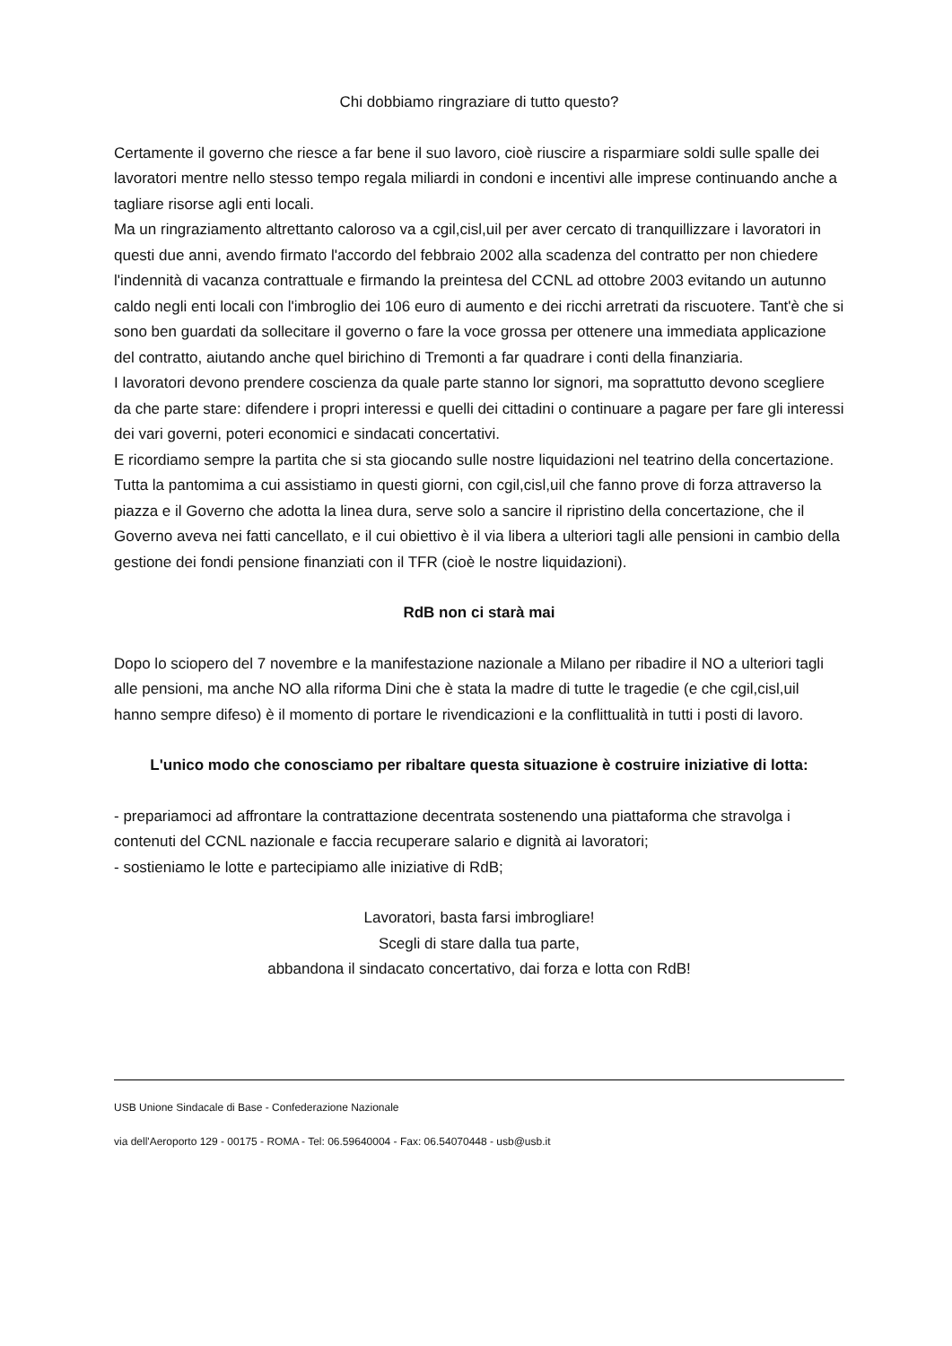Chi dobbiamo ringraziare di tutto questo?
Certamente il governo che riesce a far bene il suo lavoro, cioè riuscire a risparmiare soldi sulle spalle dei lavoratori mentre nello stesso tempo regala miliardi in condoni e incentivi alle imprese continuando anche a tagliare risorse agli enti locali.
Ma un ringraziamento altrettanto caloroso va a cgil,cisl,uil per aver cercato di tranquillizzare i lavoratori in questi due anni, avendo firmato l'accordo del febbraio 2002 alla scadenza del contratto per non chiedere l'indennità di vacanza contrattuale e firmando la preintesa del CCNL ad ottobre 2003 evitando un autunno caldo negli enti locali con l'imbroglio dei 106 euro di aumento e dei ricchi arretrati da riscuotere. Tant'è che si sono ben guardati da sollecitare il governo o fare la voce grossa per ottenere una immediata applicazione del contratto, aiutando anche quel birichino di Tremonti a far quadrare i conti della finanziaria.
I lavoratori devono prendere coscienza da quale parte stanno lor signori, ma soprattutto devono scegliere da che parte stare: difendere i propri interessi e quelli dei cittadini o continuare a pagare per fare gli interessi dei vari governi, poteri economici e sindacati concertativi.
E ricordiamo sempre la partita che si sta giocando sulle nostre liquidazioni nel teatrino della concertazione.
Tutta la pantomima a cui assistiamo in questi giorni, con cgil,cisl,uil che fanno prove di forza attraverso la piazza e il Governo che adotta la linea dura, serve solo a sancire il ripristino della concertazione, che il Governo aveva nei fatti cancellato, e il cui obiettivo è il via libera a ulteriori tagli alle pensioni in cambio della gestione dei fondi pensione finanziati con il TFR (cioè le nostre liquidazioni).
RdB non ci starà mai
Dopo lo sciopero del 7 novembre e la manifestazione nazionale a Milano per ribadire il NO a ulteriori tagli alle pensioni, ma anche NO alla riforma Dini che è stata la madre di tutte le tragedie (e che cgil,cisl,uil hanno sempre difeso) è il momento di portare le rivendicazioni e la conflittualità in tutti i posti di lavoro.
L'unico modo che conosciamo per ribaltare questa situazione è costruire iniziative di lotta:
- prepariamoci ad affrontare la contrattazione decentrata sostenendo una piattaforma che stravolga i contenuti del CCNL nazionale e faccia recuperare salario e dignità ai lavoratori;
- sostieniamo le lotte e partecipiamo alle iniziative di RdB;
Lavoratori, basta farsi imbrogliare!
Scegli di stare dalla tua parte,
abbandona il sindacato concertativo, dai forza e lotta con RdB!
USB Unione Sindacale di Base - Confederazione Nazionale
via dell'Aeroporto 129 - 00175 - ROMA - Tel: 06.59640004 - Fax: 06.54070448 - usb@usb.it